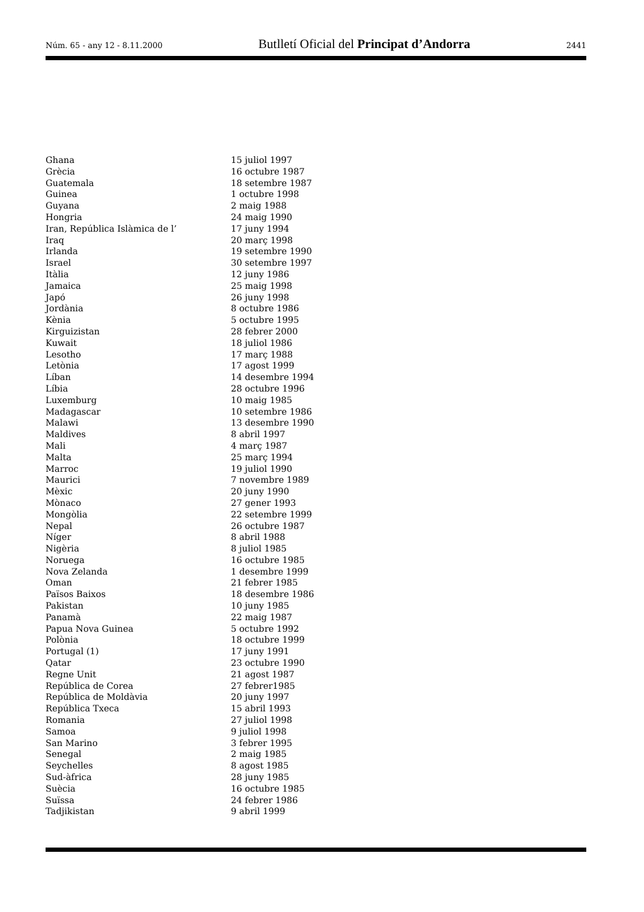Núm. 65 - any 12 - 8.11.2000 Butlletí Oficial del Principat d’Andorra 2441
| Ghana | 15 juliol 1997 |
| Grècia | 16 octubre 1987 |
| Guatemala | 18 setembre 1987 |
| Guinea | 1 octubre 1998 |
| Guyana | 2 maig 1988 |
| Hongria | 24 maig 1990 |
| Iran, República Islàmica de l’ | 17 juny 1994 |
| Iraq | 20 març 1998 |
| Irlanda | 19 setembre 1990 |
| Israel | 30 setembre 1997 |
| Itàlia | 12 juny 1986 |
| Jamaica | 25 maig 1998 |
| Japó | 26 juny 1998 |
| Jordània | 8 octubre 1986 |
| Kènia | 5 octubre 1995 |
| Kirguizistan | 28 febrer 2000 |
| Kuwait | 18 juliol 1986 |
| Lesotho | 17 març 1988 |
| Letònia | 17 agost 1999 |
| Líban | 14 desembre 1994 |
| Líbia | 28 octubre 1996 |
| Luxemburg | 10 maig 1985 |
| Madagascar | 10 setembre 1986 |
| Malawi | 13 desembre 1990 |
| Maldives | 8 abril 1997 |
| Mali | 4 març 1987 |
| Malta | 25 març 1994 |
| Marroc | 19 juliol 1990 |
| Maurici | 7 novembre 1989 |
| Mèxic | 20 juny 1990 |
| Mònaco | 27 gener 1993 |
| Mongòlia | 22 setembre 1999 |
| Nepal | 26 octubre 1987 |
| Níger | 8 abril 1988 |
| Nigèria | 8 juliol 1985 |
| Noruega | 16 octubre 1985 |
| Nova Zelanda | 1 desembre 1999 |
| Oman | 21 febrer 1985 |
| Països Baixos | 18 desembre 1986 |
| Pakistan | 10 juny 1985 |
| Panamà | 22 maig 1987 |
| Papua Nova Guinea | 5 octubre 1992 |
| Polònia | 18 octubre 1999 |
| Portugal (1) | 17 juny 1991 |
| Qatar | 23 octubre 1990 |
| Regne Unit | 21 agost 1987 |
| República de Corea | 27 febrer1985 |
| República de Moldàvia | 20 juny 1997 |
| República Txeca | 15 abril 1993 |
| Romania | 27 juliol 1998 |
| Samoa | 9 juliol 1998 |
| San Marino | 3 febrer 1995 |
| Senegal | 2 maig 1985 |
| Seychelles | 8 agost 1985 |
| Sud-àfrica | 28 juny 1985 |
| Suècia | 16 octubre 1985 |
| Suïssa | 24 febrer 1986 |
| Tadjikistan | 9 abril 1999 |